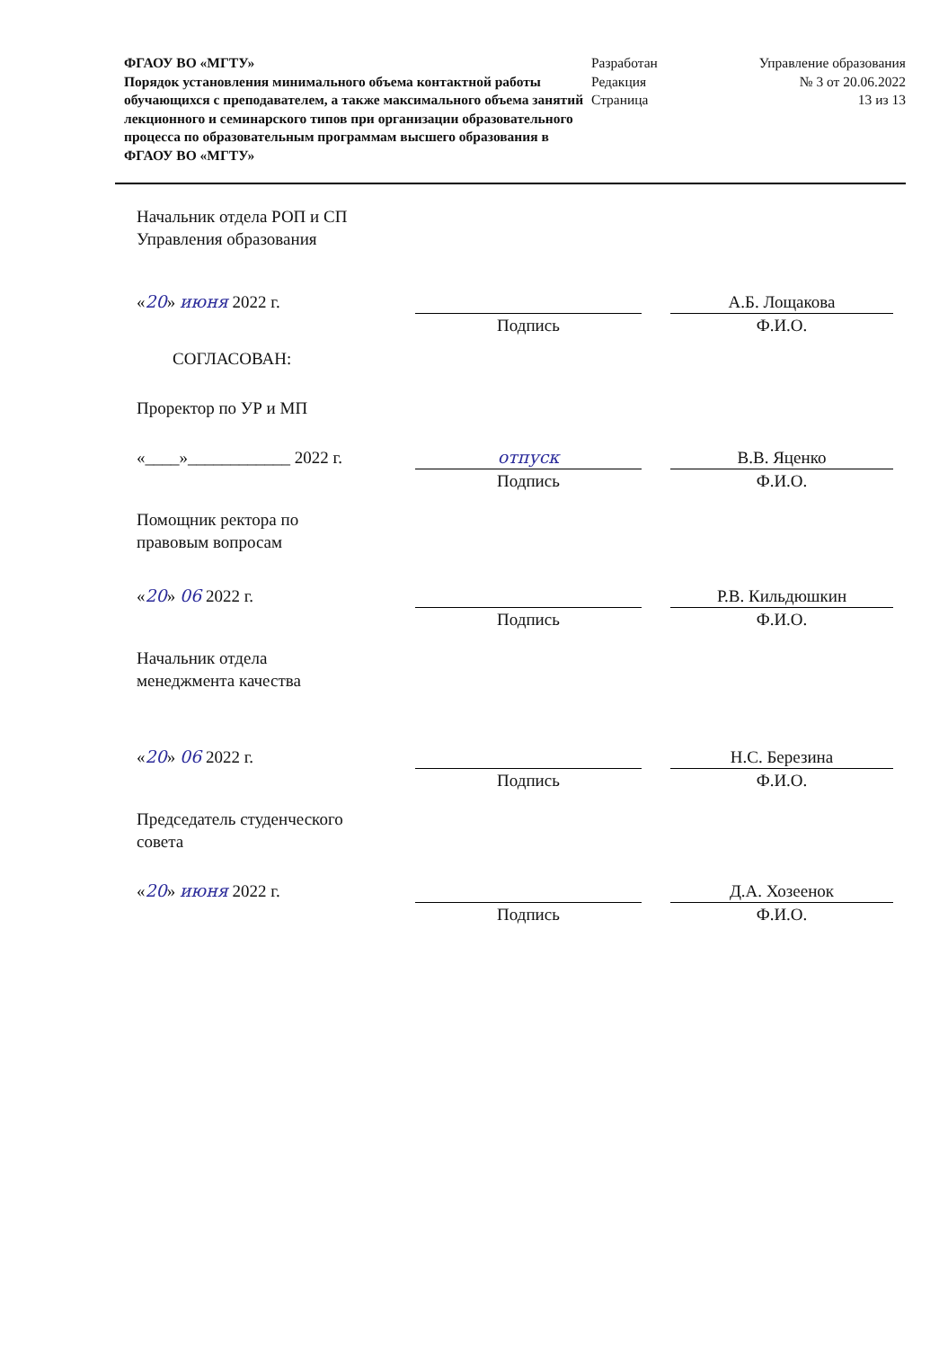ФГАОУ ВО «МГТУ»
Порядок установления минимального объема контактной работы обучающихся с преподавателем, а также максимального объема занятий лекционного и семинарского типов при организации образовательного процесса по образовательным программам высшего образования в ФГАОУ ВО «МГТУ»
Разработан
Редакция
Страница
Управление образования
№ 3 от 20.06.2022
13 из 13
Начальник отдела РОП и СП
Управления образования
«20» июня 2022 г. Подпись А.Б. Лощакова
Ф.И.О.
СОГЛАСОВАН:
Проректор по УР и МП
«____»____________ 2022 г. отпуск
Подпись
В.В. Яценко
Ф.И.О.
Помощник ректора по
правовым вопросам
«20» 06 2022 г. Подпись Р.В. Кильдюшкин
Ф.И.О.
Начальник отдела
менеджмента качества
«20» 06 2022 г. Подпись Н.С. Березина
Ф.И.О.
Председатель студенческого
совета
«20» июня 2022 г. Подпись Д.А. Хозеенок
Ф.И.О.